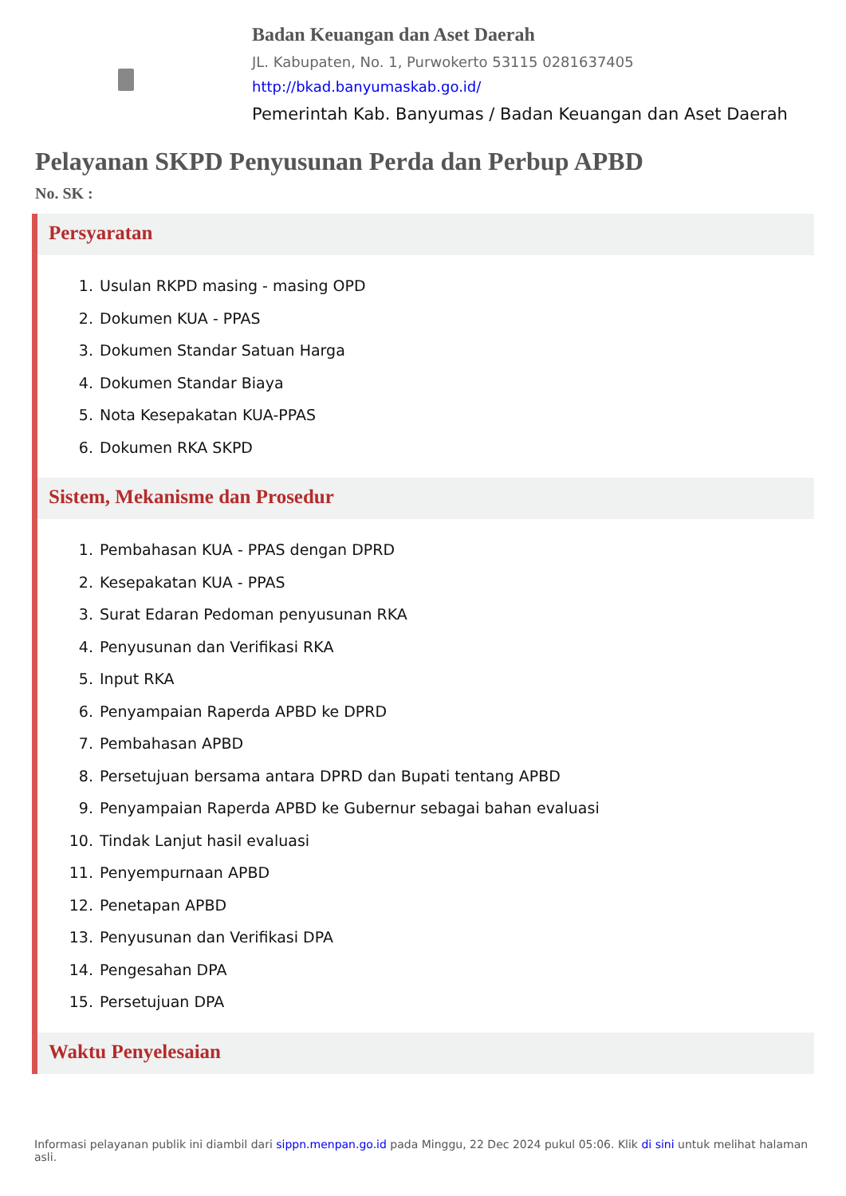Badan Keuangan dan Aset Daerah
JL. Kabupaten, No. 1, Purwokerto 53115 0281637405
http://bkad.banyumaskab.go.id/
Pemerintah Kab. Banyumas / Badan Keuangan dan Aset Daerah
Pelayanan SKPD Penyusunan Perda dan Perbup APBD
No. SK :
Persyaratan
1. Usulan RKPD masing - masing OPD
2. Dokumen KUA - PPAS
3. Dokumen Standar Satuan Harga
4. Dokumen Standar Biaya
5. Nota Kesepakatan KUA-PPAS
6. Dokumen RKA SKPD
Sistem, Mekanisme dan Prosedur
1. Pembahasan KUA - PPAS dengan DPRD
2. Kesepakatan KUA - PPAS
3. Surat Edaran Pedoman penyusunan RKA
4. Penyusunan dan Verifikasi RKA
5. Input RKA
6. Penyampaian Raperda APBD ke DPRD
7. Pembahasan APBD
8. Persetujuan bersama antara DPRD dan Bupati tentang APBD
9. Penyampaian Raperda APBD ke Gubernur sebagai bahan evaluasi
10. Tindak Lanjut hasil evaluasi
11. Penyempurnaan APBD
12. Penetapan APBD
13. Penyusunan dan Verifikasi DPA
14. Pengesahan DPA
15. Persetujuan DPA
Waktu Penyelesaian
Informasi pelayanan publik ini diambil dari sippn.menpan.go.id pada Minggu, 22 Dec 2024 pukul 05:06. Klik di sini untuk melihat halaman asli.